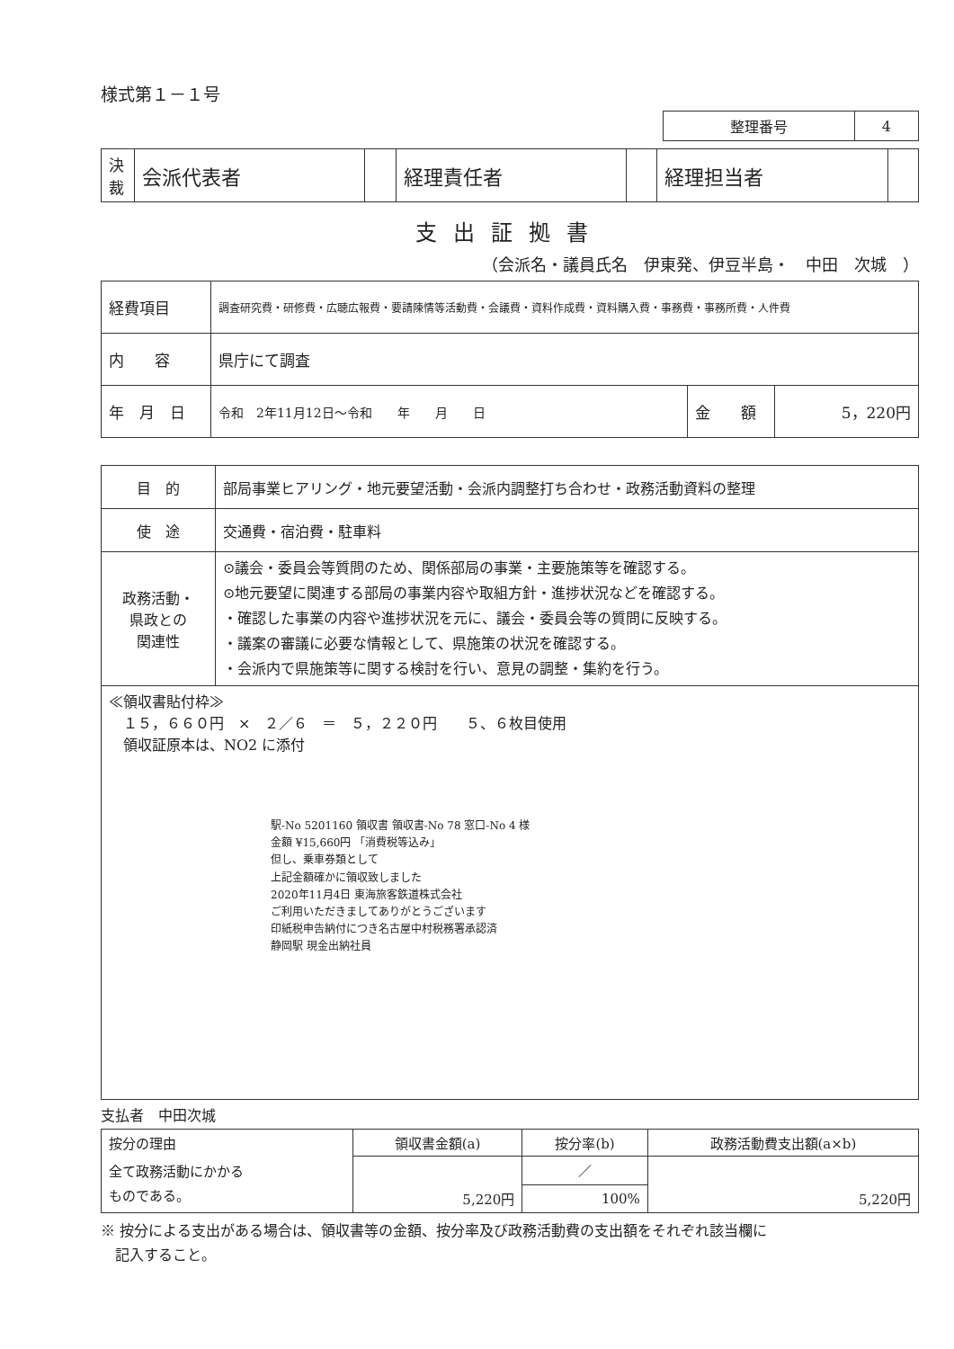様式第１－１号
| 整理番号 | 4 |
| 決 裁 | 会派代表者 | | 経理責任者 | | 経理担当者 | |
支出証拠書
（会派名・議員氏名　伊東発、伊豆半島・　中田　次城　）
| 経費項目 | 調査研究費・研修費・広聴広報費・要請陳情等活動費・会議費・資料作成費・資料購入費・事務費・事務所費・人件費 | | |
| 内 容 | 県庁にて調査 | | |
| 年 月 日 | 令和 2年11月12日～令和 年 月 日 | 金 額 | 5，220円 |
| 目 的 | 部局事業ヒアリング・地元要望活動・会派内調整打ち合わせ・政務活動資料の整理 |
| 使 途 | 交通費・宿泊費・駐車料 |
| 政務活動・ 県政との 関連性 | ⊙議会・委員会等質問のため、関係部局の事業・主要施策等を確認する。 ⊙地元要望に関連する部局の事業内容や取組方針・進捗状況などを確認する。 ・確認した事業の内容や進捗状況を元に、議会・委員会等の質問に反映する。 ・議案の審議に必要な情報として、県施策の状況を確認する。 ・会派内で県施策等に関する検討を行い、意見の調整・集約を行う。 |
| ≪領収書貼付枠≫ １５，６６０円 × ２／６ ＝ ５，２２０円 ５、６枚目使用 領収証原本は、NO2 に添付 駅-No 5201160 領収書 領収書-No 78 窓口-No 4 様 金額 ¥15,660円 「消費税等込み」 但し、乗車券類として 上記金額確かに領収致しました 2020年11月4日 東海旅客鉄道株式会社 ご利用いただきましてありがとうございます 印紙税申告納付につき名古屋中村税務署承認済 静岡駅 現金出納社員 | |
支払者　中田次城
| 按分の理由 | 領収書金額(a) | 按分率(b) | 政務活動費支出額(a×b) |
| 全て政務活動にかかる ものである。 | | ／ | |
| | 5,220円 | 100% | 5,220円 |
※ 按分による支出がある場合は、領収書等の金額、按分率及び政務活動費の支出額をそれぞれ該当欄に
　記入すること。